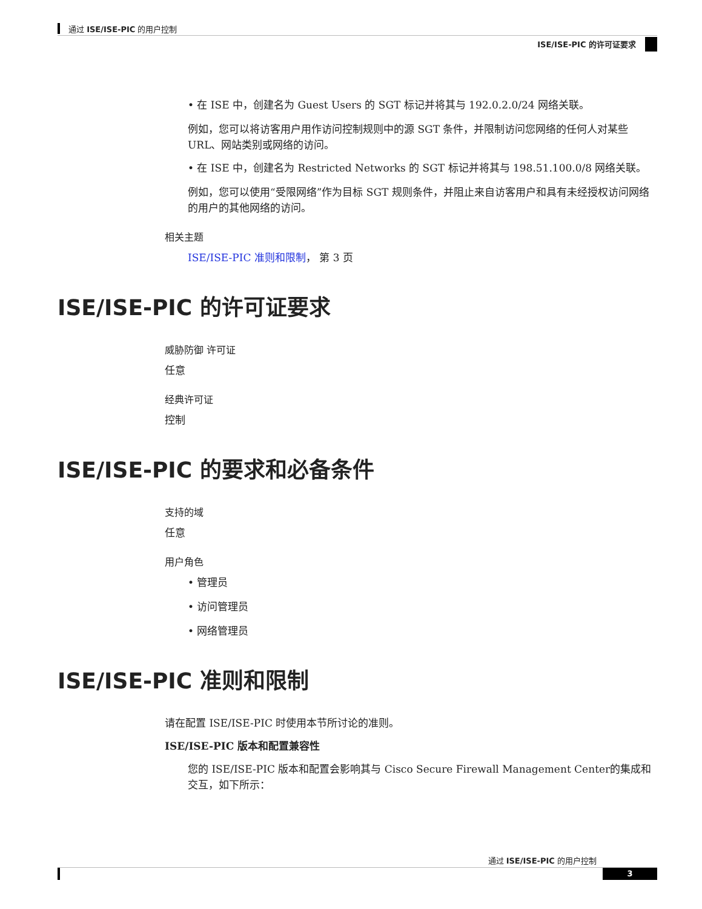通过 ISE/ISE-PIC 的用户控制
ISE/ISE-PIC 的许可证要求
• 在 ISE 中，创建名为 Guest Users 的 SGT 标记并将其与 192.0.2.0/24 网络关联。
例如，您可以将访客用户用作访问控制规则中的源 SGT 条件，并限制访问您网络的任何人对某些 URL、网站类别或网络的访问。
• 在 ISE 中，创建名为 Restricted Networks 的 SGT 标记并将其与 198.51.100.0/8 网络关联。
例如，您可以使用“受限网络”作为目标 SGT 规则条件，并阻止来自访客用户和具有未经授权访问网络的用户的其他网络的访问。
相关主题
ISE/ISE-PIC 准则和限制， 第 3 页
ISE/ISE-PIC 的许可证要求
威胁防御 许可证
任意
经典许可证
控制
ISE/ISE-PIC 的要求和必备条件
支持的域
任意
用户角色
• 管理员
• 访问管理员
• 网络管理员
ISE/ISE-PIC 准则和限制
请在配置 ISE/ISE-PIC 时使用本节所讨论的准则。
ISE/ISE-PIC 版本和配置兼容性
您的 ISE/ISE-PIC 版本和配置会影响其与 Cisco Secure Firewall Management Center的集成和交互，如下所示：
通过 ISE/ISE-PIC 的用户控制
3